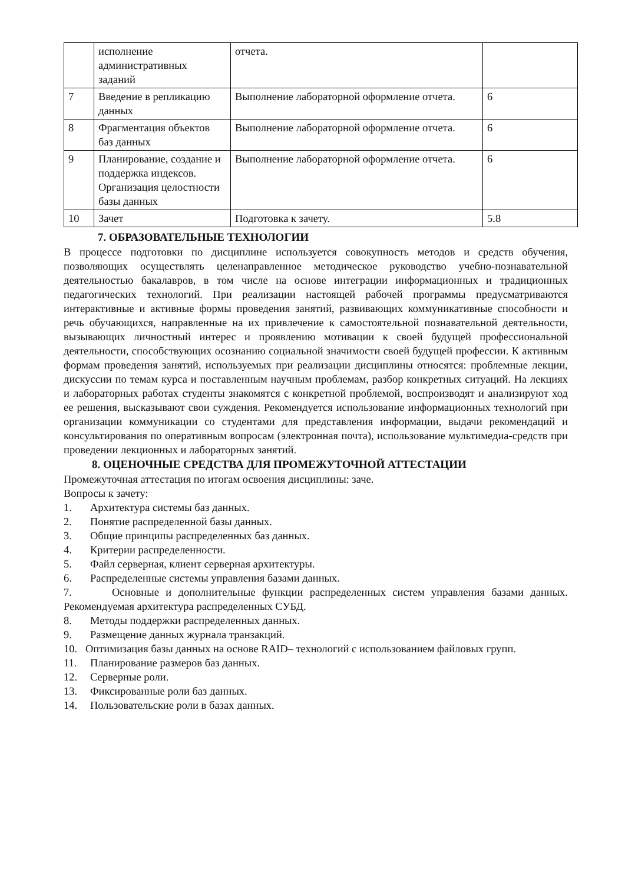| | исполнение административных заданий | отчета. | |
| 7 | Введение в репликацию данных | Выполнение лабораторной оформление отчета. | 6 |
| 8 | Фрагментация объектов баз данных | Выполнение лабораторной оформление отчета. | 6 |
| 9 | Планирование, создание и поддержка индексов. Организация целостности базы данных | Выполнение лабораторной оформление отчета. | 6 |
| 10 | Зачет | Подготовка к зачету. | 5.8 |
7. ОБРАЗОВАТЕЛЬНЫЕ ТЕХНОЛОГИИ
В процессе подготовки по дисциплине используется совокупность методов и средств обучения, позволяющих осуществлять целенаправленное методическое руководство учебно-познавательной деятельностью бакалавров, в том числе на основе интеграции информационных и традиционных педагогических технологий. При реализации настоящей рабочей программы предусматриваются интерактивные и активные формы проведения занятий, развивающих коммуникативные способности и речь обучающихся, направленные на их привлечение к самостоятельной познавательной деятельности, вызывающих личностный интерес и проявлению мотивации к своей будущей профессиональной деятельности, способствующих осознанию социальной значимости своей будущей профессии. К активным формам проведения занятий, используемых при реализации дисциплины относятся: проблемные лекции, дискуссии по темам курса и поставленным научным проблемам, разбор конкретных ситуаций. На лекциях и лабораторных работах студенты знакомятся с конкретной проблемой, воспроизводят и анализируют ход ее решения, высказывают свои суждения. Рекомендуется использование информационных технологий при организации коммуникации со студентами для представления информации, выдачи рекомендаций и консультирования по оперативным вопросам (электронная почта), использование мультимедиа-средств при проведении лекционных и лабораторных занятий.
8. ОЦЕНОЧНЫЕ СРЕДСТВА ДЛЯ ПРОМЕЖУТОЧНОЙ АТТЕСТАЦИИ
Промежуточная аттестация по итогам освоения дисциплины: заче.
Вопросы к зачету:
1. Архитектура системы баз данных.
2. Понятие распределенной базы данных.
3. Общие принципы распределенных баз данных.
4. Критерии распределенности.
5. Файл серверная, клиент серверная архитектуры.
6. Распределенные системы управления базами данных.
7. Основные и дополнительные функции распределенных систем управления базами данных. Рекомендуемая архитектура распределенных СУБД.
8. Методы поддержки распределенных данных.
9. Размещение данных журнала транзакций.
10. Оптимизация базы данных на основе RAID– технологий с использованием файловых групп.
11. Планирование размеров баз данных.
12. Серверные роли.
13. Фиксированные роли баз данных.
14. Пользовательские роли в базах данных.